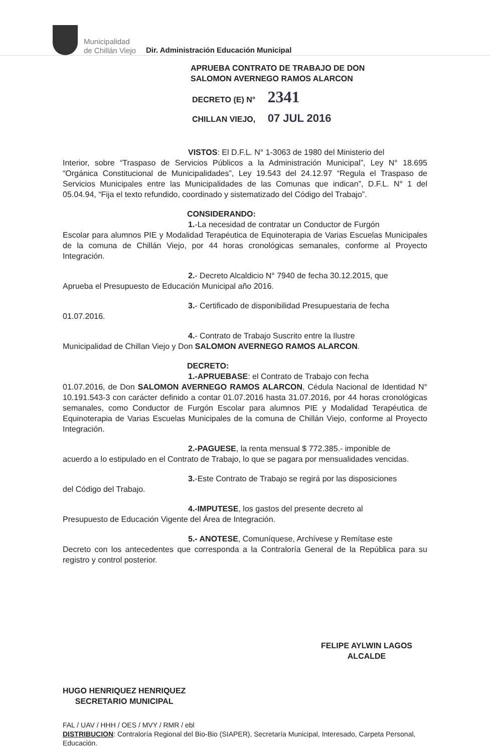Municipalidad
de Chillán Viejo
Dir. Administración Educación Municipal
APRUEBA CONTRATO DE TRABAJO DE DON
SALOMON AVERNEGO RAMOS ALARCON
DECRETO (E) N° 2341
CHILLAN VIEJO, 07 JUL 2016
VISTOS: El D.F.L. N° 1-3063 de 1980 del Ministerio del
Interior, sobre “Traspaso de Servicios Públicos a la Administración Municipal”, Ley N° 18.695 “Orgánica Constitucional de Municipalidades”, Ley 19.543 del 24.12.97 “Regula el Traspaso de Servicios Municipales entre las Municipalidades de las Comunas que indican”, D.F.L. N° 1 del 05.04.94, “Fija el texto refundido, coordinado y sistematizado del Código del Trabajo”.
CONSIDERANDO:
1.-La necesidad de contratar un Conductor de Furgón
Escolar para alumnos PIE y Modalidad Terapéutica de Equinoterapia de Varias Escuelas Municipales de la comuna de Chillán Viejo, por 44 horas cronológicas semanales, conforme al Proyecto Integración.
2.- Decreto Alcaldicio N° 7940 de fecha 30.12.2015, que
Aprueba el Presupuesto de Educación Municipal año 2016.
3.- Certificado de disponibilidad Presupuestaria de fecha
01.07.2016.
4.- Contrato de Trabajo Suscrito entre la Ilustre
Municipalidad de Chillan Viejo y Don SALOMON AVERNEGO RAMOS ALARCON.
DECRETO:
1.-APRUEBASE: el Contrato de Trabajo con fecha
01.07.2016, de Don SALOMON AVERNEGO RAMOS ALARCON, Cédula Nacional de Identidad N° 10.191.543-3 con carácter definido a contar 01.07.2016 hasta 31.07.2016, por 44 horas cronológicas semanales, como Conductor de Furgón Escolar para alumnos PIE y Modalidad Terapéutica de Equinoterapia de Varias Escuelas Municipales de la comuna de Chillán Viejo, conforme al Proyecto Integración.
2.-PAGUESE, la renta mensual $ 772.385.- imponible de
acuerdo a lo estipulado en el Contrato de Trabajo, lo que se pagara por mensualidades vencidas.
3.-Este Contrato de Trabajo se regirá por las disposiciones
del Código del Trabajo.
4.-IMPUTESE, los gastos del presente decreto al
Presupuesto de Educación Vigente del Área de Integración.
5.- ANOTESE, Comuníquese, Archívese y Remítase este
Decreto con los antecedentes que corresponda a la Contraloría General de la República para su registro y control posterior.
HUGO HENRIQUEZ HENRIQUEZ
SECRETARIO MUNICIPAL
FELIPE AYLWIN LAGOS
ALCALDE
FAL / UAV / HHH / OES / MVY / RMR / ebl
DISTRIBUCION: Contraloría Regional del Bio-Bio (SIAPER), Secretaría Municipal, Interesado, Carpeta Personal, Educación.